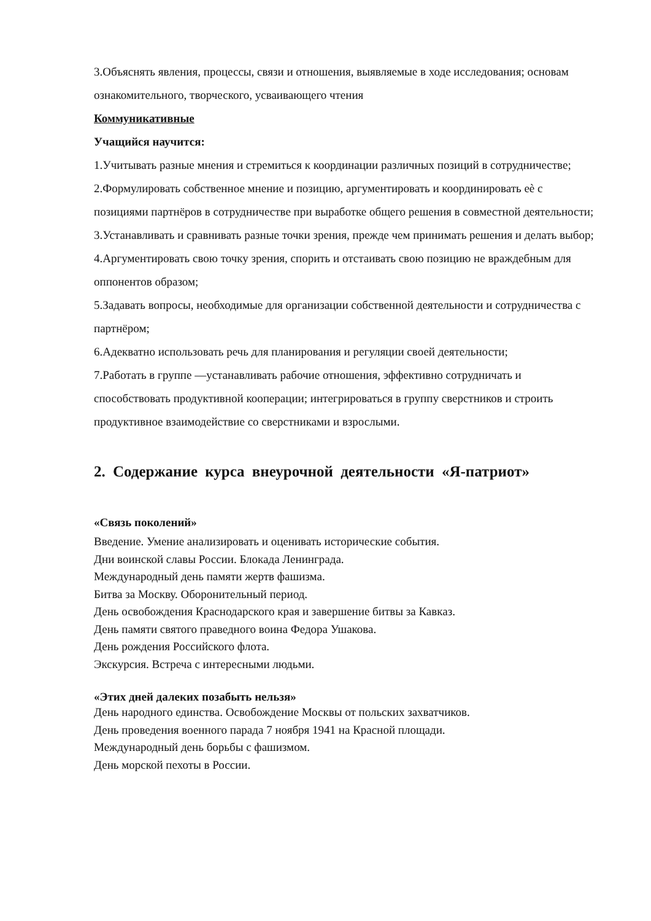3.Объяснять явления, процессы, связи и отношения, выявляемые в ходе исследования; основам ознакомительного, творческого, усваивающего чтения
Коммуникативные
Учащийся научится:
1.Учитывать разные мнения и стремиться к координации различных позиций в сотрудничестве;
2.Формулировать собственное мнение и позицию, аргументировать и координировать еѐ с позициями партнёров в сотрудничестве при выработке общего решения в совместной деятельности;
3.Устанавливать и сравнивать разные точки зрения, прежде чем принимать решения и делать выбор;
4.Аргументировать свою точку зрения, спорить и отстаивать свою позицию не враждебным для оппонентов образом;
5.Задавать вопросы, необходимые для организации собственной деятельности и сотрудничества с партнёром;
6.Адекватно использовать речь для планирования и регуляции своей деятельности;
7.Работать в группе —устанавливать рабочие отношения, эффективно сотрудничать и способствовать продуктивной кооперации; интегрироваться в группу сверстников и строить продуктивное взаимодействие со сверстниками и взрослыми.
2. Содержание курса внеурочной деятельности «Я-патриот»
«Связь поколений»
Введение. Умение анализировать и оценивать исторические события.
Дни воинской славы России. Блокада Ленинграда.
Международный день памяти жертв фашизма.
Битва за Москву. Оборонительный период.
День освобождения Краснодарского края и завершение битвы за Кавказ.
День памяти святого праведного воина Федора Ушакова.
День рождения Российского флота.
Экскурсия. Встреча с интересными людьми.
«Этих дней далеких позабыть нельзя»
День народного единства. Освобождение Москвы от польских захватчиков.
День проведения военного парада 7 ноября 1941 на Красной площади.
Международный день борьбы с фашизмом.
День морской пехоты в России.